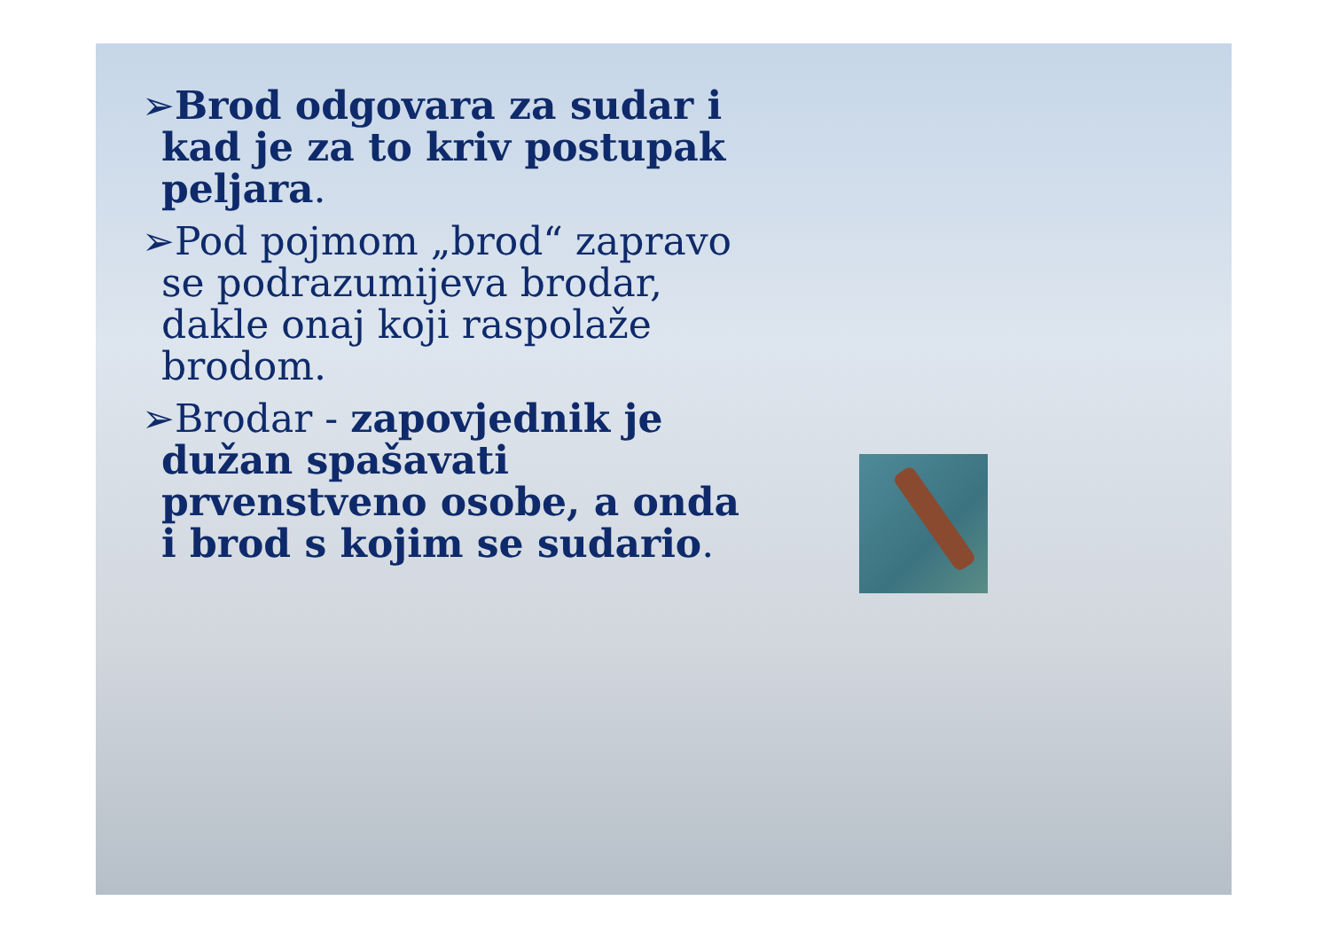➢Brod odgovara za sudar i kad je za to kriv postupak peljara.
➢Pod pojmom „brod“ zapravo se podrazumijeva brodar, dakle onaj koji raspolaže brodom.
➢Brodar - zapovjednik je dužan spašavati prvenstveno osobe, a onda i brod s kojim se sudario.